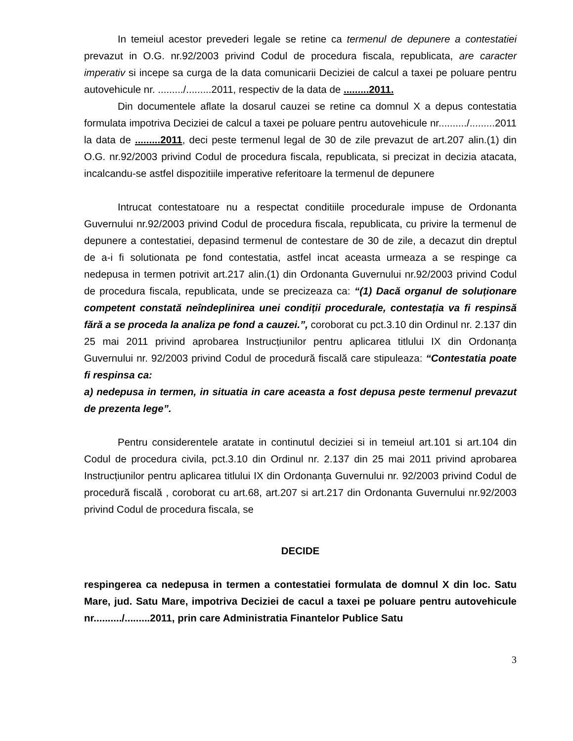In temeiul acestor prevederi legale se retine ca termenul de depunere a contestatiei prevazut in O.G. nr.92/2003 privind Codul de procedura fiscala, republicata, are caracter imperativ si incepe sa curga de la data comunicarii Deciziei de calcul a taxei pe poluare pentru autovehicule nr. ........./.........2011, respectiv de la data de .........2011.
Din documentele aflate la dosarul cauzei se retine ca domnul X a depus contestatia formulata impotriva Deciziei de calcul a taxei pe poluare pentru autovehicule nr........../.........2011 la data de .........2011, deci peste termenul legal de 30 de zile prevazut de art.207 alin.(1) din O.G. nr.92/2003 privind Codul de procedura fiscala, republicata, si precizat in decizia atacata, incalcandu-se astfel dispozitiile imperative referitoare la termenul de depunere
Intrucat contestatoare nu a respectat conditiile procedurale impuse de Ordonanta Guvernului nr.92/2003 privind Codul de procedura fiscala, republicata, cu privire la termenul de depunere a contestatiei, depasind termenul de contestare de 30 de zile, a decazut din dreptul de a-i fi solutionata pe fond contestatia, astfel incat aceasta urmeaza a se respinge ca nedepusa in termen potrivit art.217 alin.(1) din Ordonanta Guvernului nr.92/2003 privind Codul de procedura fiscala, republicata, unde se precizeaza ca: “(1) Dacă organul de soluționare competent constată neîndeplinirea unei condiții procedurale, contestația va fi respinsă fără a se proceda la analiza pe fond a cauzei.”, coroborat cu pct.3.10 din Ordinul nr. 2.137 din 25 mai 2011 privind aprobarea Instrucțiunilor pentru aplicarea titlului IX din Ordonanța Guvernului nr. 92/2003 privind Codul de procedură fiscală care stipuleaza: “Contestatia poate fi respinsa ca:
a) nedepusa in termen, in situatia in care aceasta a fost depusa peste termenul prevazut de prezenta lege”.
Pentru considerentele aratate in continutul deciziei si in temeiul art.101 si art.104 din Codul de procedura civila, pct.3.10 din Ordinul nr. 2.137 din 25 mai 2011 privind aprobarea Instrucțiunilor pentru aplicarea titlului IX din Ordonanța Guvernului nr. 92/2003 privind Codul de procedură fiscală , coroborat cu art.68, art.207 si art.217 din Ordonanta Guvernului nr.92/2003 privind Codul de procedura fiscala, se
DECIDE
respingerea ca nedepusa in termen a contestatiei formulata de domnul X din loc. Satu Mare, jud. Satu Mare, impotriva Deciziei de cacul a taxei pe poluare pentru autovehicule nr........../.........2011, prin care Administratia Finantelor Publice Satu
3